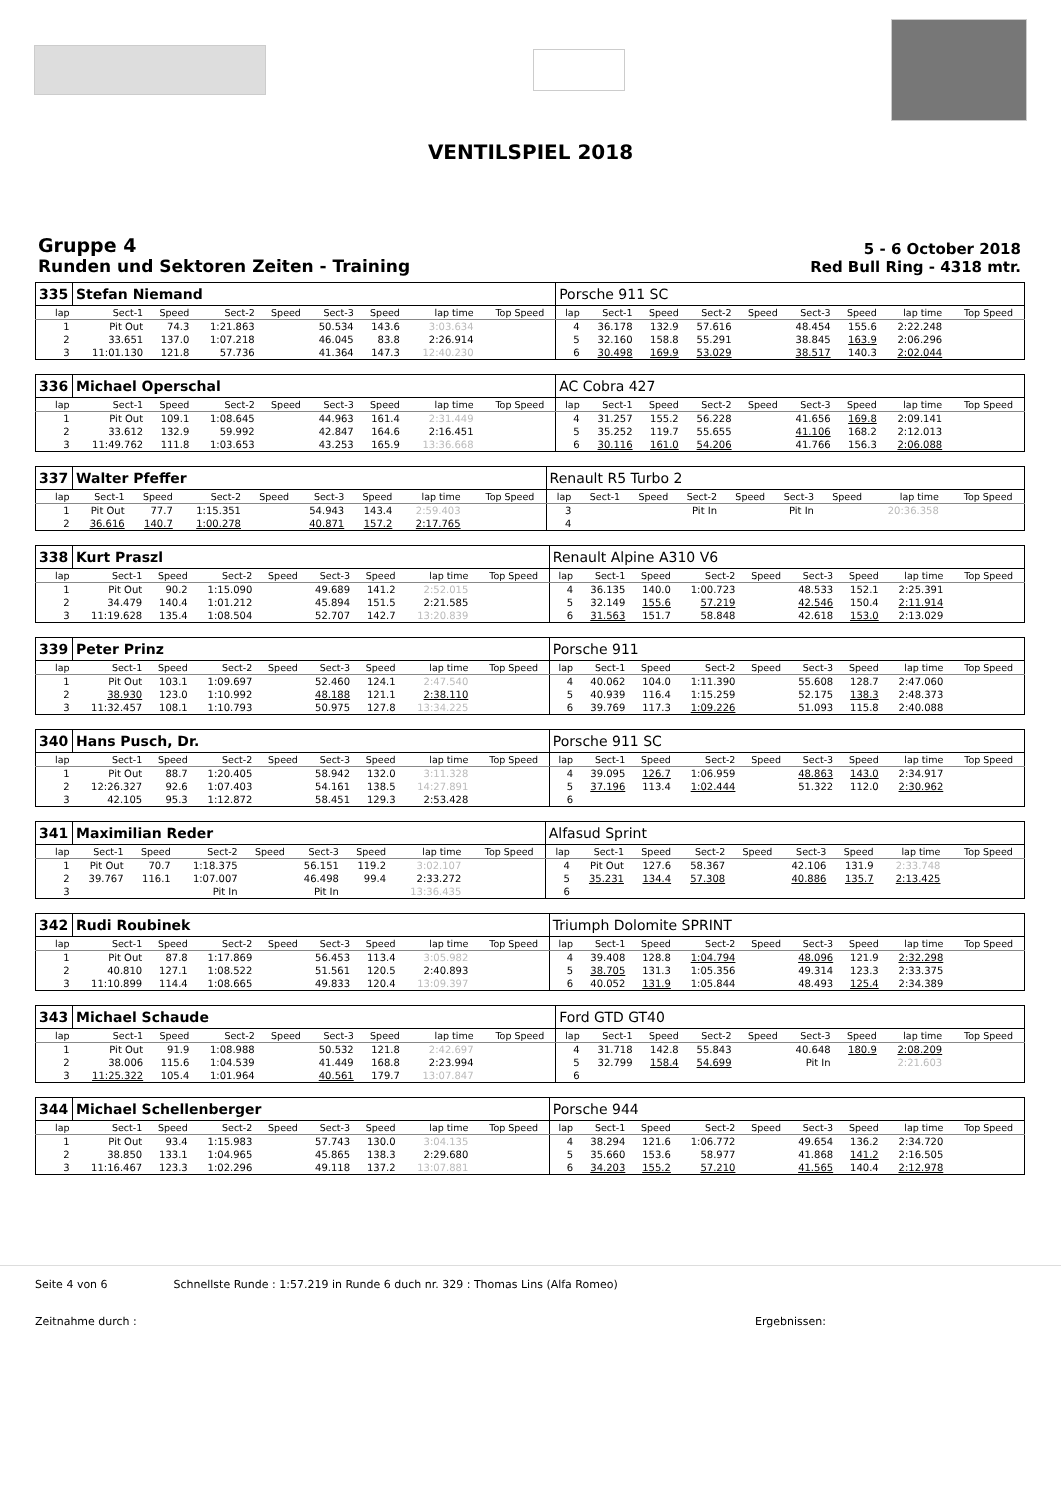VENTILSPIEL 2018
Gruppe 4
Runden und Sektoren Zeiten - Training
5 - 6 October 2018
Red Bull Ring - 4318 mtr.
| 335 | Stefan Niemand | | | | | | | | | Porsche 911 SC | | | | | | | | | |
| lap | Sect-1 | Speed | Sect-2 | Speed | Sect-3 | Speed | lap time | Top Speed | | lap | Sect-1 | Speed | Sect-2 | Speed | Sect-3 | Speed | lap time | Top Speed | |
| 1 | Pit Out | 74.3 | 1:21.863 | | 50.534 | 143.6 | 3:03.634 | | | 4 | 36.178 | 132.9 | 57.616 | | 48.454 | 155.6 | 2:22.248 | | |
| 2 | 33.651 | 137.0 | 1:07.218 | | 46.045 | 83.8 | 2:26.914 | | | 5 | 32.160 | 158.8 | 55.291 | | 38.845 | 163.9 | 2:06.296 | | |
| 3 | 11:01.130 | 121.8 | 57.736 | | 41.364 | 147.3 | 12:40.230 | | | 6 | 30.498 | 169.9 | 53.029 | | 38.517 | 140.3 | 2:02.044 | | |
| 336 | Michael Operschal | | | | | | | | | AC Cobra 427 | | | | | | | | | |
| lap | Sect-1 | Speed | Sect-2 | Speed | Sect-3 | Speed | lap time | Top Speed | | lap | Sect-1 | Speed | Sect-2 | Speed | Sect-3 | Speed | lap time | Top Speed | |
| 1 | Pit Out | 109.1 | 1:08.645 | | 44.963 | 161.4 | 2:31.449 | | | 4 | 31.257 | 155.2 | 56.228 | | 41.656 | 169.8 | 2:09.141 | | |
| 2 | 33.612 | 132.9 | 59.992 | | 42.847 | 164.6 | 2:16.451 | | | 5 | 35.252 | 119.7 | 55.655 | | 41.106 | 168.2 | 2:12.013 | | |
| 3 | 11:49.762 | 111.8 | 1:03.653 | | 43.253 | 165.9 | 13:36.668 | | | 6 | 30.116 | 161.0 | 54.206 | | 41.766 | 156.3 | 2:06.088 | | |
| 337 | Walter Pfeffer | | | | | | | | | Renault R5 Turbo 2 | | | | | | | | | |
| lap | Sect-1 | Speed | Sect-2 | Speed | Sect-3 | Speed | lap time | Top Speed | | lap | Sect-1 | Speed | Sect-2 | Speed | Sect-3 | Speed | lap time | Top Speed | |
| 1 | Pit Out | 77.7 | 1:15.351 | | 54.943 | 143.4 | 2:59.403 | | | 3 | | | Pit In | | Pit In | | 20:36.358 | | |
| 2 | 36.616 | 140.7 | 1:00.278 | | 40.871 | 157.2 | 2:17.765 | | | 4 | | | | | | | | | |
| 338 | Kurt Praszl | | | | | | | | | Renault Alpine A310 V6 | | | | | | | | | |
| lap | Sect-1 | Speed | Sect-2 | Speed | Sect-3 | Speed | lap time | Top Speed | | lap | Sect-1 | Speed | Sect-2 | Speed | Sect-3 | Speed | lap time | Top Speed | |
| 1 | Pit Out | 90.2 | 1:15.090 | | 49.689 | 141.2 | 2:52.015 | | | 4 | 36.135 | 140.0 | 1:00.723 | | 48.533 | 152.1 | 2:25.391 | | |
| 2 | 34.479 | 140.4 | 1:01.212 | | 45.894 | 151.5 | 2:21.585 | | | 5 | 32.149 | 155.6 | 57.219 | | 42.546 | 150.4 | 2:11.914 | | |
| 3 | 11:19.628 | 135.4 | 1:08.504 | | 52.707 | 142.7 | 13:20.839 | | | 6 | 31.563 | 151.7 | 58.848 | | 42.618 | 153.0 | 2:13.029 | | |
| 339 | Peter Prinz | | | | | | | | | Porsche 911 | | | | | | | | | |
| lap | Sect-1 | Speed | Sect-2 | Speed | Sect-3 | Speed | lap time | Top Speed | | lap | Sect-1 | Speed | Sect-2 | Speed | Sect-3 | Speed | lap time | Top Speed | |
| 1 | Pit Out | 103.1 | 1:09.697 | | 52.460 | 124.1 | 2:47.540 | | | 4 | 40.062 | 104.0 | 1:11.390 | | 55.608 | 128.7 | 2:47.060 | | |
| 2 | 38.930 | 123.0 | 1:10.992 | | 48.188 | 121.1 | 2:38.110 | | | 5 | 40.939 | 116.4 | 1:15.259 | | 52.175 | 138.3 | 2:48.373 | | |
| 3 | 11:32.457 | 108.1 | 1:10.793 | | 50.975 | 127.8 | 13:34.225 | | | 6 | 39.769 | 117.3 | 1:09.226 | | 51.093 | 115.8 | 2:40.088 | | |
| 340 | Hans Pusch, Dr. | | | | | | | | | Porsche 911 SC | | | | | | | | | |
| lap | Sect-1 | Speed | Sect-2 | Speed | Sect-3 | Speed | lap time | Top Speed | | lap | Sect-1 | Speed | Sect-2 | Speed | Sect-3 | Speed | lap time | Top Speed | |
| 1 | Pit Out | 88.7 | 1:20.405 | | 58.942 | 132.0 | 3:11.328 | | | 4 | 39.095 | 126.7 | 1:06.959 | | 48.863 | 143.0 | 2:34.917 | | |
| 2 | 12:26.327 | 92.6 | 1:07.403 | | 54.161 | 138.5 | 14:27.891 | | | 5 | 37.196 | 113.4 | 1:02.444 | | 51.322 | 112.0 | 2:30.962 | | |
| 3 | 42.105 | 95.3 | 1:12.872 | | 58.451 | 129.3 | 2:53.428 | | | 6 | | | | | | | | | |
| 341 | Maximilian Reder | | | | | | | | | Alfasud Sprint | | | | | | | | | |
| lap | Sect-1 | Speed | Sect-2 | Speed | Sect-3 | Speed | lap time | Top Speed | | lap | Sect-1 | Speed | Sect-2 | Speed | Sect-3 | Speed | lap time | Top Speed | |
| 1 | Pit Out | 70.7 | 1:18.375 | | 56.151 | 119.2 | 3:02.107 | | | 4 | Pit Out | 127.6 | 58.367 | | 42.106 | 131.9 | 2:33.748 | | |
| 2 | 39.767 | 116.1 | 1:07.007 | | 46.498 | 99.4 | 2:33.272 | | | 5 | 35.231 | 134.4 | 57.308 | | 40.886 | 135.7 | 2:13.425 | | |
| 3 | | | Pit In | | Pit In | | 13:36.435 | | | 6 | | | | | | | | | |
| 342 | Rudi Roubinek | | | | | | | | | Triumph Dolomite SPRINT | | | | | | | | | |
| lap | Sect-1 | Speed | Sect-2 | Speed | Sect-3 | Speed | lap time | Top Speed | | lap | Sect-1 | Speed | Sect-2 | Speed | Sect-3 | Speed | lap time | Top Speed | |
| 1 | Pit Out | 87.8 | 1:17.869 | | 56.453 | 113.4 | 3:05.982 | | | 4 | 39.408 | 128.8 | 1:04.794 | | 48.096 | 121.9 | 2:32.298 | | |
| 2 | 40.810 | 127.1 | 1:08.522 | | 51.561 | 120.5 | 2:40.893 | | | 5 | 38.705 | 131.3 | 1:05.356 | | 49.314 | 123.3 | 2:33.375 | | |
| 3 | 11:10.899 | 114.4 | 1:08.665 | | 49.833 | 120.4 | 13:09.397 | | | 6 | 40.052 | 131.9 | 1:05.844 | | 48.493 | 125.4 | 2:34.389 | | |
| 343 | Michael Schaude | | | | | | | | | Ford GTD GT40 | | | | | | | | | |
| lap | Sect-1 | Speed | Sect-2 | Speed | Sect-3 | Speed | lap time | Top Speed | | lap | Sect-1 | Speed | Sect-2 | Speed | Sect-3 | Speed | lap time | Top Speed | |
| 1 | Pit Out | 91.9 | 1:08.988 | | 50.532 | 121.8 | 2:42.697 | | | 4 | 31.718 | 142.8 | 55.843 | | 40.648 | 180.9 | 2:08.209 | | |
| 2 | 38.006 | 115.6 | 1:04.539 | | 41.449 | 168.8 | 2:23.994 | | | 5 | 32.799 | 158.4 | 54.699 | | Pit In | | 2:21.603 | | |
| 3 | 11:25.322 | 105.4 | 1:01.964 | | 40.561 | 179.7 | 13:07.847 | | | 6 | | | | | | | | | |
| 344 | Michael Schellenberger | | | | | | | | | Porsche 944 | | | | | | | | | |
| lap | Sect-1 | Speed | Sect-2 | Speed | Sect-3 | Speed | lap time | Top Speed | | lap | Sect-1 | Speed | Sect-2 | Speed | Sect-3 | Speed | lap time | Top Speed | |
| 1 | Pit Out | 93.4 | 1:15.983 | | 57.743 | 130.0 | 3:04.135 | | | 4 | 38.294 | 121.6 | 1:06.772 | | 49.654 | 136.2 | 2:34.720 | | |
| 2 | 38.850 | 133.1 | 1:04.965 | | 45.865 | 138.3 | 2:29.680 | | | 5 | 35.660 | 153.6 | 58.977 | | 41.868 | 141.2 | 2:16.505 | | |
| 3 | 11:16.467 | 123.3 | 1:02.296 | | 49.118 | 137.2 | 13:07.881 | | | 6 | 34.203 | 155.2 | 57.210 | | 41.565 | 140.4 | 2:12.978 | | |
Seite 4 von 6 Schnellste Runde : 1:57.219 in Runde 6 duch nr. 329 : Thomas Lins (Alfa Romeo)
Zeitnahme durch : Ergebnissen: